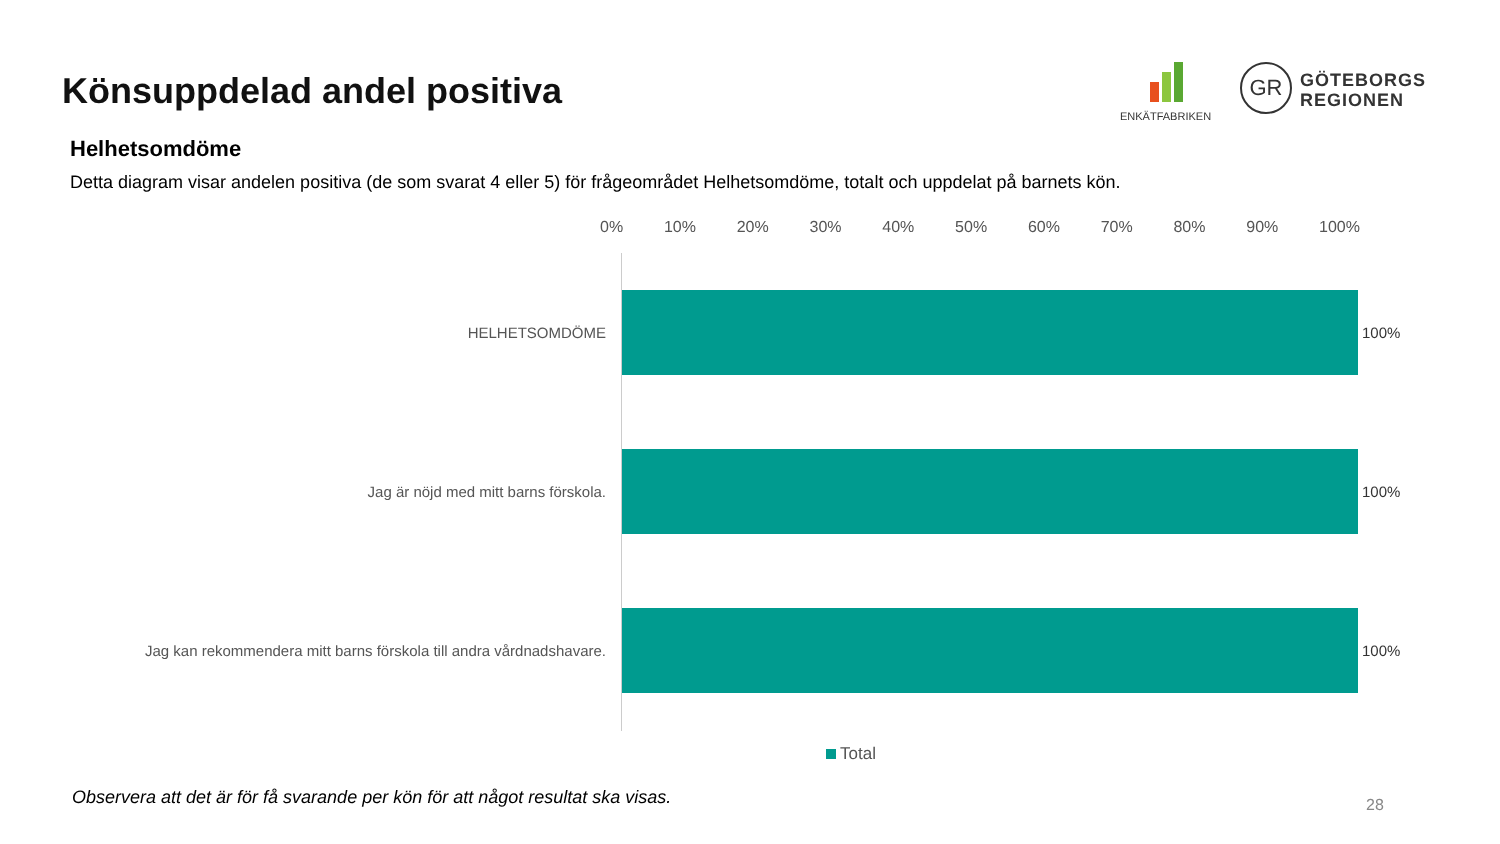Könsuppdelad andel positiva
ENKÄTFABRIKEN
GR
GÖTEBORGS
REGIONEN
Helhetsomdöme
Detta diagram visar andelen positiva (de som svarat 4 eller 5) för frågeområdet Helhetsomdöme, totalt och uppdelat på barnets kön.
0% 10% 20% 30% 40% 50% 60% 70% 80% 90% 100%
HELHETSOMDÖME 100%
Jag är nöjd med mitt barns förskola. 100%
Jag kan rekommendera mitt barns förskola till andra vårdnadshavare. 100%
Total
Observera att det är för få svarande per kön för att något resultat ska visas.
28